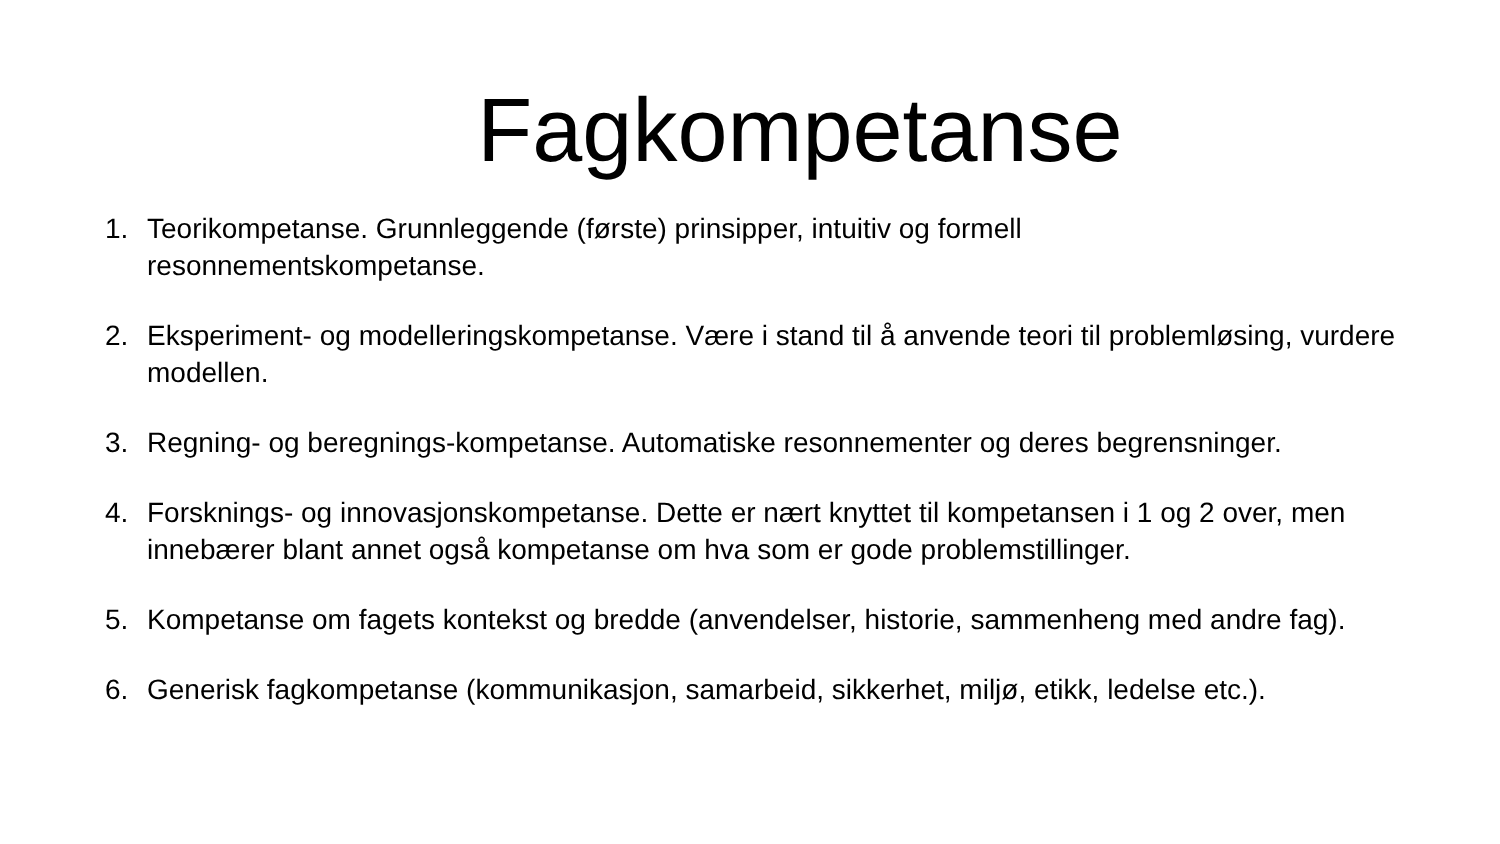Fagkompetanse
1. Teorikompetanse. Grunnleggende (første) prinsipper, intuitiv og formell
resonnementskompetanse.
2. Eksperiment- og modelleringskompetanse. Være i stand til å anvende teori til problemløsing, vurdere modellen.
3. Regning- og beregnings-kompetanse. Automatiske resonnementer og deres begrensninger.
4. Forsknings- og innovasjonskompetanse. Dette er nært knyttet til kompetansen i 1 og 2 over, men innebærer blant annet også kompetanse om hva som er gode problemstillinger.
5. Kompetanse om fagets kontekst og bredde (anvendelser, historie, sammenheng med andre fag).
6. Generisk fagkompetanse (kommunikasjon, samarbeid, sikkerhet, miljø, etikk, ledelse etc.).